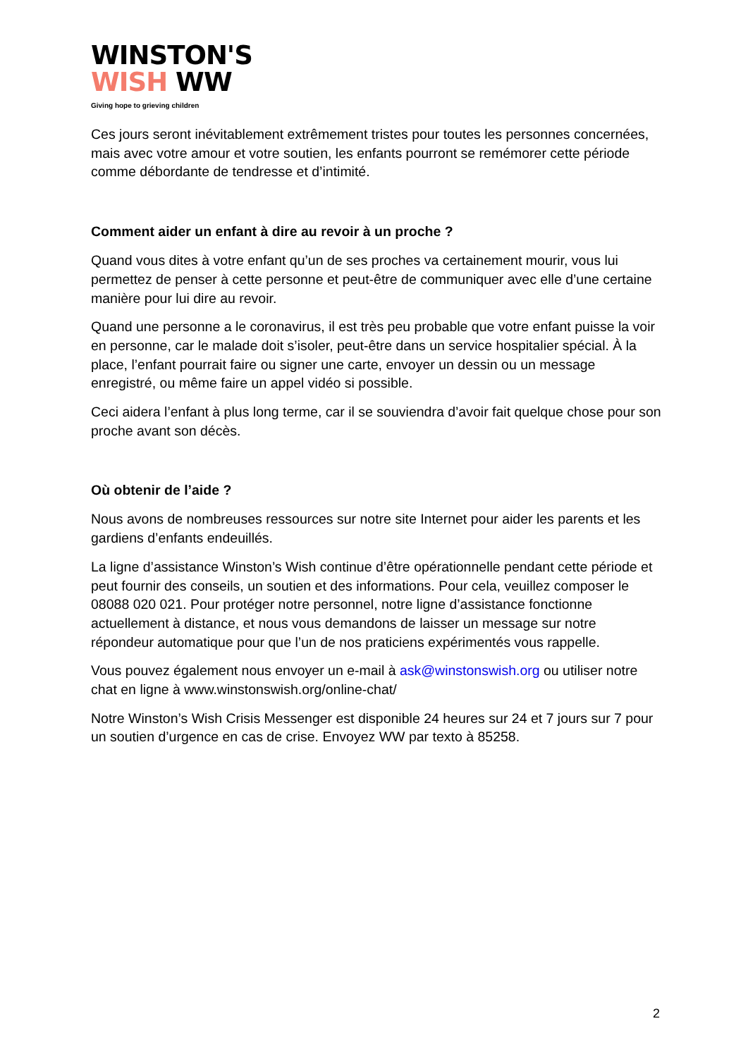WINSTON'S
WISH WW
Giving hope to grieving children
Ces jours seront inévitablement extrêmement tristes pour toutes les personnes concernées, mais avec votre amour et votre soutien, les enfants pourront se remémorer cette période comme débordante de tendresse et d’intimité.
Comment aider un enfant à dire au revoir à un proche ?
Quand vous dites à votre enfant qu’un de ses proches va certainement mourir, vous lui permettez de penser à cette personne et peut-être de communiquer avec elle d’une certaine manière pour lui dire au revoir.
Quand une personne a le coronavirus, il est très peu probable que votre enfant puisse la voir en personne, car le malade doit s’isoler, peut-être dans un service hospitalier spécial. À la place, l’enfant pourrait faire ou signer une carte, envoyer un dessin ou un message enregistré, ou même faire un appel vidéo si possible.
Ceci aidera l’enfant à plus long terme, car il se souviendra d’avoir fait quelque chose pour son proche avant son décès.
Où obtenir de l’aide ?
Nous avons de nombreuses ressources sur notre site Internet pour aider les parents et les gardiens d’enfants endeuillés.
La ligne d’assistance Winston’s Wish continue d’être opérationnelle pendant cette période et peut fournir des conseils, un soutien et des informations. Pour cela, veuillez composer le 08088 020 021. Pour protéger notre personnel, notre ligne d’assistance fonctionne actuellement à distance, et nous vous demandons de laisser un message sur notre répondeur automatique pour que l’un de nos praticiens expérimentés vous rappelle.
Vous pouvez également nous envoyer un e-mail à ask@winstonswish.org ou utiliser notre chat en ligne à www.winstonswish.org/online-chat/
Notre Winston’s Wish Crisis Messenger est disponible 24 heures sur 24 et 7 jours sur 7 pour un soutien d’urgence en cas de crise. Envoyez WW par texto à 85258.
2